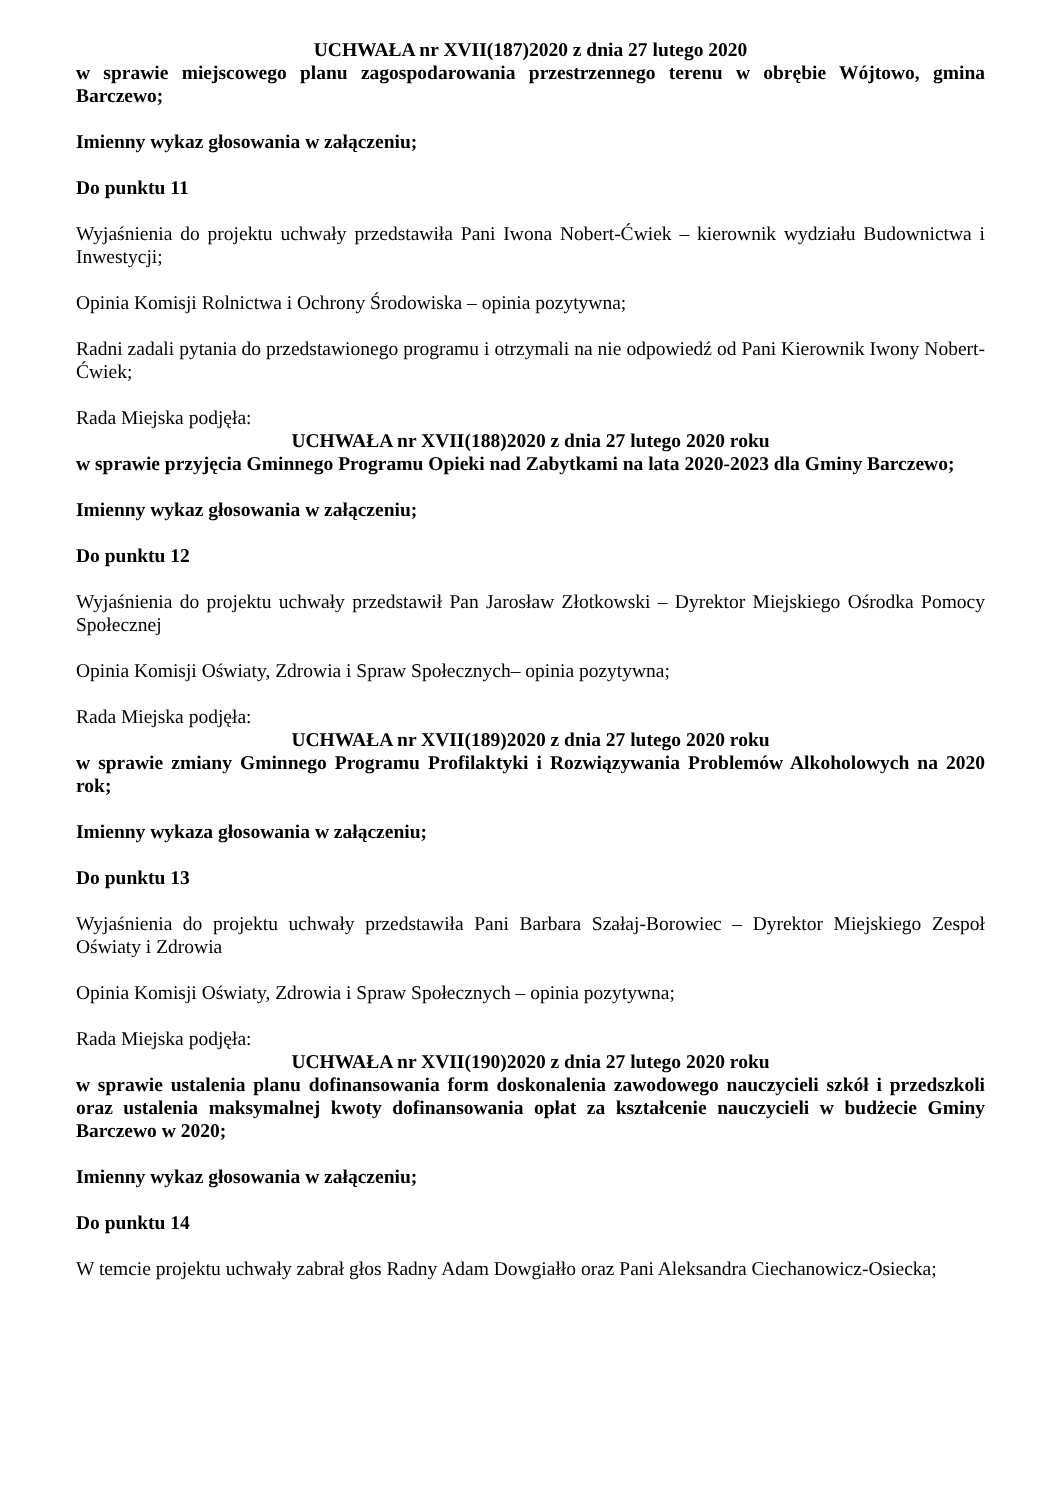UCHWAŁA nr XVII(187)2020 z dnia 27 lutego 2020
w sprawie miejscowego planu zagospodarowania przestrzennego terenu w obrębie Wójtowo, gmina Barczewo;
Imienny wykaz głosowania w załączeniu;
Do punktu 11
Wyjaśnienia do projektu uchwały przedstawiła Pani Iwona Nobert-Ćwiek – kierownik wydziału Budownictwa i Inwestycji;
Opinia Komisji Rolnictwa i Ochrony Środowiska – opinia pozytywna;
Radni zadali pytania do przedstawionego programu i otrzymali na nie odpowiedź od Pani Kierownik Iwony Nobert-Ćwiek;
Rada Miejska podjęła:
UCHWAŁA nr XVII(188)2020 z dnia 27 lutego 2020 roku
w sprawie przyjęcia Gminnego Programu Opieki nad Zabytkami na lata 2020-2023 dla Gminy Barczewo;
Imienny wykaz głosowania w załączeniu;
Do punktu 12
Wyjaśnienia do projektu uchwały przedstawił Pan Jarosław Złotkowski – Dyrektor Miejskiego Ośrodka Pomocy Społecznej
Opinia Komisji Oświaty, Zdrowia i Spraw Społecznych– opinia pozytywna;
Rada Miejska podjęła:
UCHWAŁA nr XVII(189)2020 z dnia 27 lutego 2020 roku
w sprawie zmiany Gminnego Programu Profilaktyki i Rozwiązywania Problemów Alkoholowych na 2020 rok;
Imienny wykaza głosowania w załączeniu;
Do punktu 13
Wyjaśnienia do projektu uchwały przedstawiła Pani Barbara Szałaj-Borowiec – Dyrektor Miejskiego Zespoł Oświaty i Zdrowia
Opinia Komisji Oświaty, Zdrowia i Spraw Społecznych – opinia pozytywna;
Rada Miejska podjęła:
UCHWAŁA nr XVII(190)2020 z dnia 27 lutego 2020 roku
w sprawie ustalenia planu dofinansowania form doskonalenia zawodowego nauczycieli szkół i przedszkoli oraz ustalenia maksymalnej kwoty dofinansowania opłat za kształcenie nauczycieli w budżecie Gminy Barczewo w 2020;
Imienny wykaz głosowania w załączeniu;
Do punktu 14
W temcie projektu uchwały zabrał głos Radny Adam Dowgiałło oraz Pani Aleksandra Ciechanowicz-Osiecka;